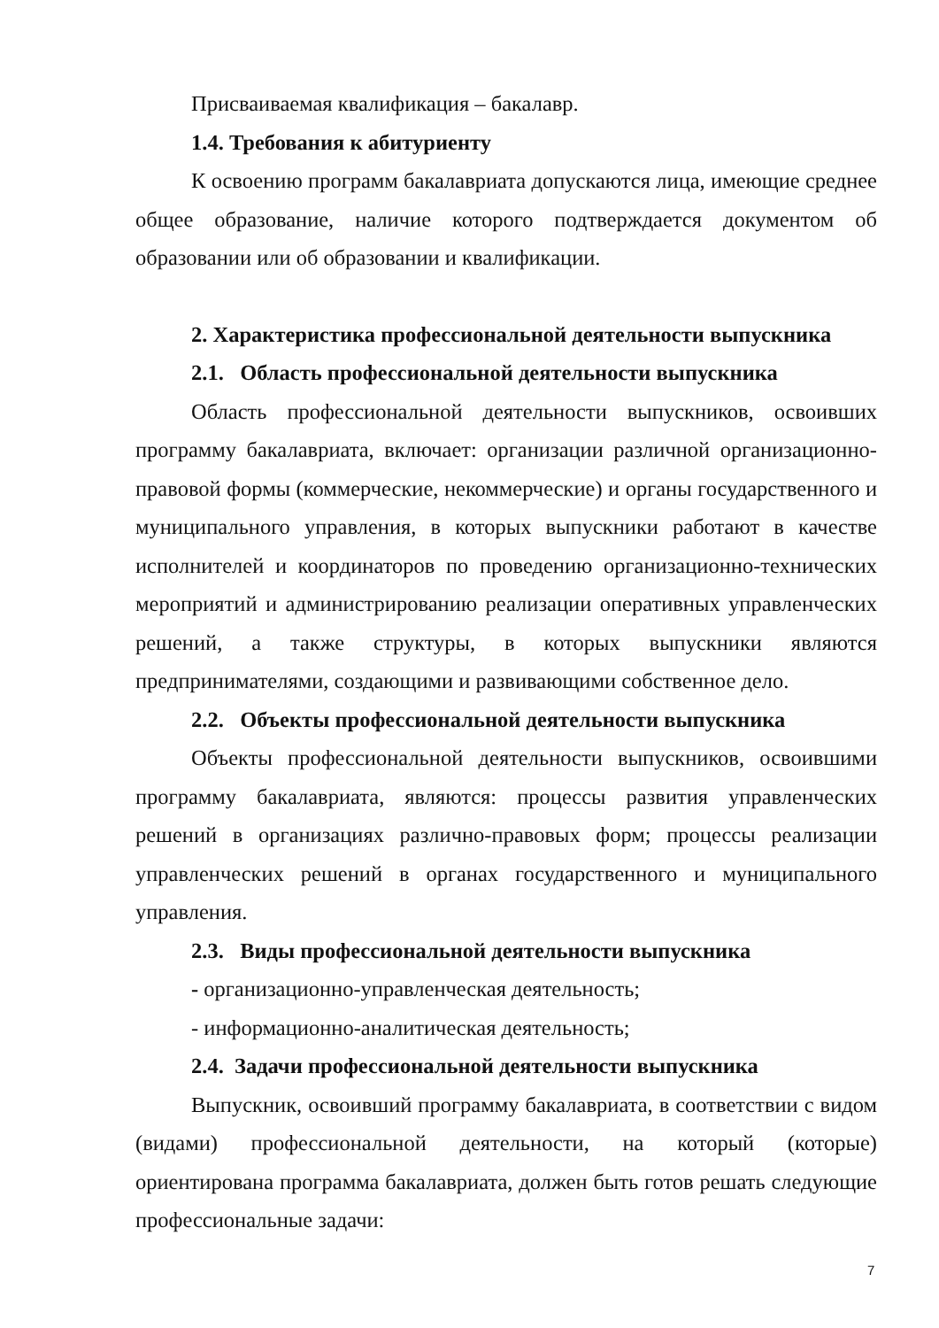Присваиваемая квалификация – бакалавр.
1.4. Требования к абитуриенту
К освоению программ бакалавриата допускаются лица, имеющие среднее общее образование, наличие которого подтверждается документом об образовании или об образовании и квалификации.
2. Характеристика профессиональной деятельности выпускника
2.1. Область профессиональной деятельности выпускника
Область профессиональной деятельности выпускников, освоивших программу бакалавриата, включает: организации различной организационно-правовой формы (коммерческие, некоммерческие) и органы государственного и муниципального управления, в которых выпускники работают в качестве исполнителей и координаторов по проведению организационно-технических мероприятий и администрированию реализации оперативных управленческих решений, а также структуры, в которых выпускники являются предпринимателями, создающими и развивающими собственное дело.
2.2. Объекты профессиональной деятельности выпускника
Объекты профессиональной деятельности выпускников, освоившими программу бакалавриата, являются: процессы развития управленческих решений в организациях различно-правовых форм; процессы реализации управленческих решений в органах государственного и муниципального управления.
2.3. Виды профессиональной деятельности выпускника
- организационно-управленческая деятельность;
- информационно-аналитическая деятельность;
2.4. Задачи профессиональной деятельности выпускника
Выпускник, освоивший программу бакалавриата, в соответствии с видом (видами) профессиональной деятельности, на который (которые) ориентирована программа бакалавриата, должен быть готов решать следующие профессиональные задачи:
7